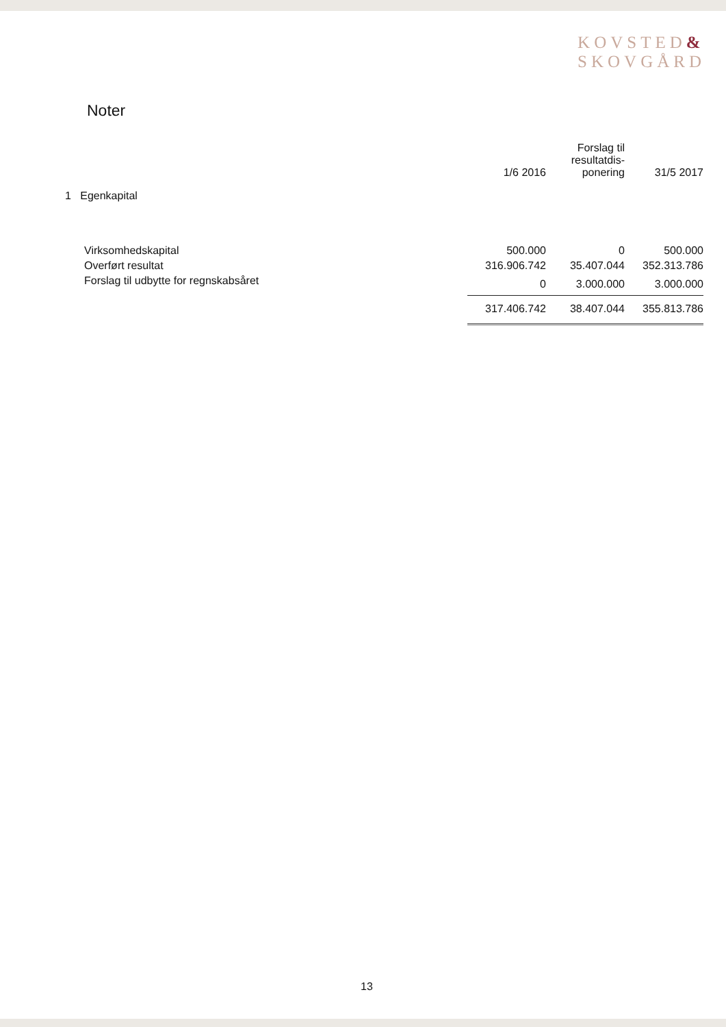KOVSTED&
SKOVGÅRD
Noter
| | 1/6 2016 | Forslag til resultatdis- ponering | 31/5 2017 |
| --- | --- | --- | --- |
| 1 Egenkapital | | | |
| Virksomhedskapital | 500.000 | 0 | 500.000 |
| Overført resultat | 316.906.742 | 35.407.044 | 352.313.786 |
| Forslag til udbytte for regnskabsåret | 0 | 3.000.000 | 3.000.000 |
| | 317.406.742 | 38.407.044 | 355.813.786 |
13